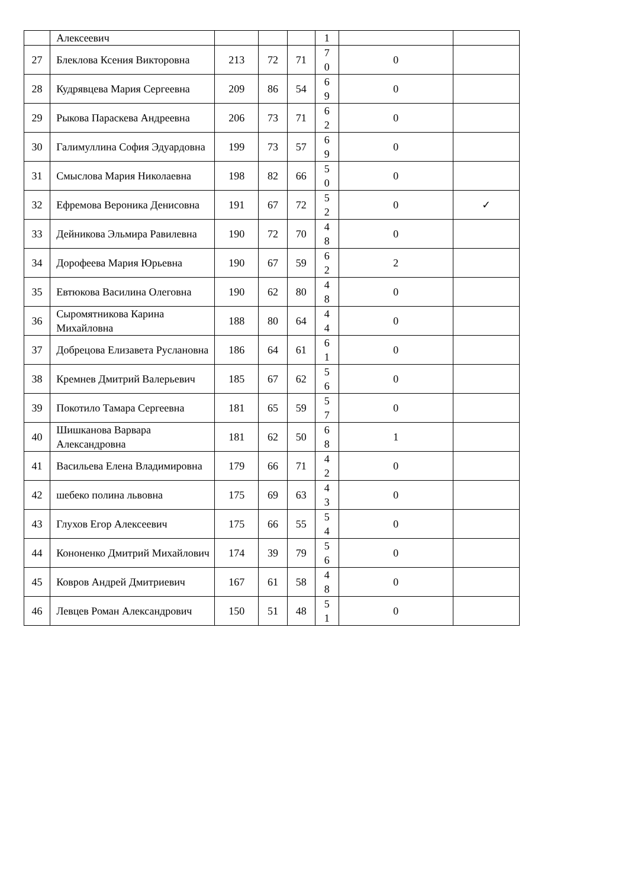| | Алексеевич | | | | 1 | | |
| 27 | Блеклова Ксения Викторовна | 213 | 72 | 71 | 7 0 | 0 | |
| 28 | Кудрявцева Мария Сергеевна | 209 | 86 | 54 | 6 9 | 0 | |
| 29 | Рыкова Параскева Андреевна | 206 | 73 | 71 | 6 2 | 0 | |
| 30 | Галимуллина София Эдуардовна | 199 | 73 | 57 | 6 9 | 0 | |
| 31 | Смыслова Мария Николаевна | 198 | 82 | 66 | 5 0 | 0 | |
| 32 | Ефремова Вероника Денисовна | 191 | 67 | 72 | 5 2 | 0 | ✓ |
| 33 | Дейникова Эльмира Равилевна | 190 | 72 | 70 | 4 8 | 0 | |
| 34 | Дорофеева Мария Юрьевна | 190 | 67 | 59 | 6 2 | 2 | |
| 35 | Евтюкова Василина Олеговна | 190 | 62 | 80 | 4 8 | 0 | |
| 36 | Сыромятникова Карина Михайловна | 188 | 80 | 64 | 4 4 | 0 | |
| 37 | Добрецова Елизавета Руслановна | 186 | 64 | 61 | 6 1 | 0 | |
| 38 | Кремнев Дмитрий Валерьевич | 185 | 67 | 62 | 5 6 | 0 | |
| 39 | Покотило Тамара Сергеевна | 181 | 65 | 59 | 5 7 | 0 | |
| 40 | Шишканова Варвара Александровна | 181 | 62 | 50 | 6 8 | 1 | |
| 41 | Васильева Елена Владимировна | 179 | 66 | 71 | 4 2 | 0 | |
| 42 | шебеко полина львовна | 175 | 69 | 63 | 4 3 | 0 | |
| 43 | Глухов Егор Алексеевич | 175 | 66 | 55 | 5 4 | 0 | |
| 44 | Кононенко Дмитрий Михайлович | 174 | 39 | 79 | 5 6 | 0 | |
| 45 | Ковров Андрей Дмитриевич | 167 | 61 | 58 | 4 8 | 0 | |
| 46 | Левцев Роман Александрович | 150 | 51 | 48 | 5 1 | 0 | |